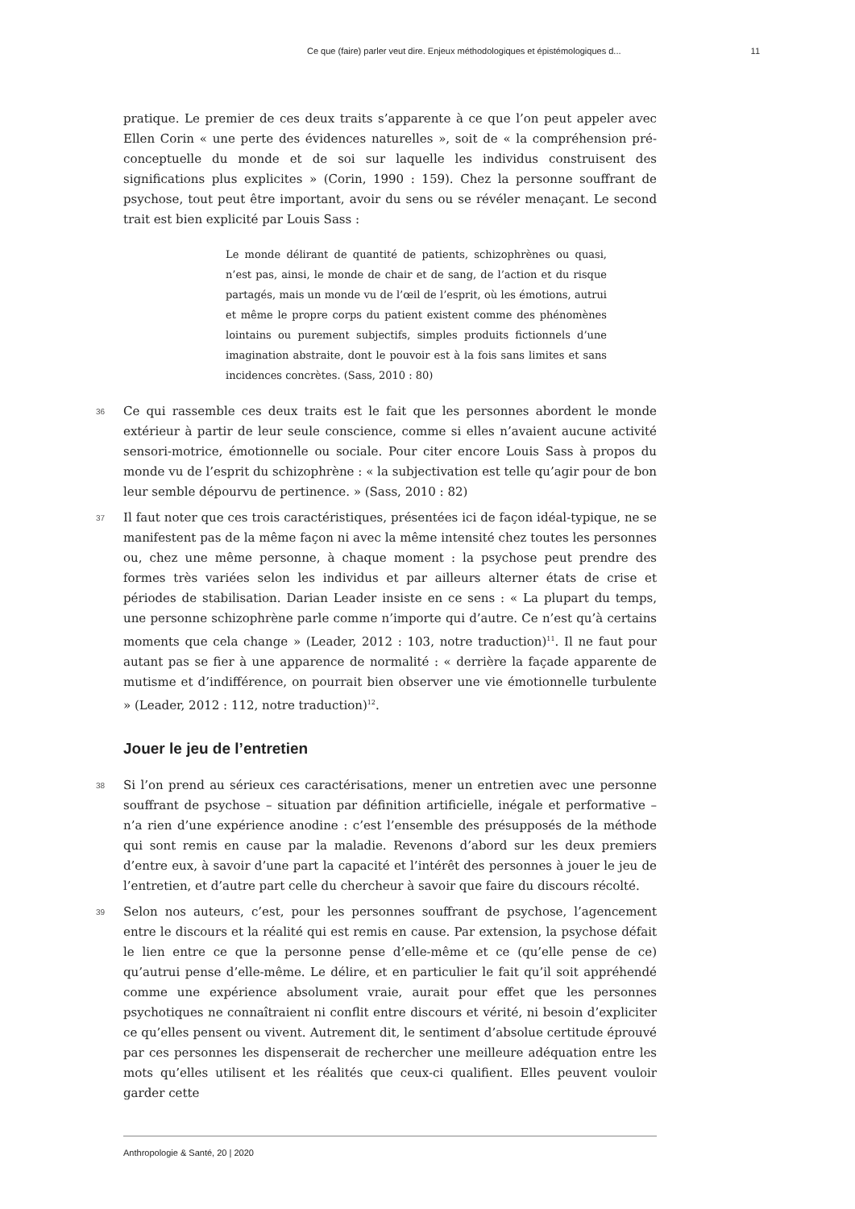Ce que (faire) parler veut dire. Enjeux méthodologiques et épistémologiques d... 11
pratique. Le premier de ces deux traits s’apparente à ce que l’on peut appeler avec Ellen Corin « une perte des évidences naturelles », soit de « la compréhension pré-conceptuelle du monde et de soi sur laquelle les individus construisent des significations plus explicites » (Corin, 1990 : 159). Chez la personne souffrant de psychose, tout peut être important, avoir du sens ou se révéler menaçant. Le second trait est bien explicité par Louis Sass :
Le monde délirant de quantité de patients, schizophrènes ou quasi, n’est pas, ainsi, le monde de chair et de sang, de l’action et du risque partagés, mais un monde vu de l’œil de l’esprit, où les émotions, autrui et même le propre corps du patient existent comme des phénomènes lointains ou purement subjectifs, simples produits fictionnels d’une imagination abstraite, dont le pouvoir est à la fois sans limites et sans incidences concrètes. (Sass, 2010 : 80)
36 Ce qui rassemble ces deux traits est le fait que les personnes abordent le monde extérieur à partir de leur seule conscience, comme si elles n’avaient aucune activité sensori-motrice, émotionnelle ou sociale. Pour citer encore Louis Sass à propos du monde vu de l’esprit du schizophrène : « la subjectivation est telle qu’agir pour de bon leur semble dépourvu de pertinence. » (Sass, 2010 : 82)
37 Il faut noter que ces trois caractéristiques, présentées ici de façon idéal-typique, ne se manifestent pas de la même façon ni avec la même intensité chez toutes les personnes ou, chez une même personne, à chaque moment : la psychose peut prendre des formes très variées selon les individus et par ailleurs alterner états de crise et périodes de stabilisation. Darian Leader insiste en ce sens : « La plupart du temps, une personne schizophrène parle comme n’importe qui d’autre. Ce n’est qu’à certains moments que cela change » (Leader, 2012 : 103, notre traduction)<sup>11</sup>. Il ne faut pour autant pas se fier à une apparence de normalité : « derrière la façade apparente de mutisme et d’indifférence, on pourrait bien observer une vie émotionnelle turbulente » (Leader, 2012 : 112, notre traduction)<sup>12</sup>.
Jouer le jeu de l’entretien
38 Si l’on prend au sérieux ces caractérisations, mener un entretien avec une personne souffrant de psychose – situation par définition artificielle, inégale et performative – n’a rien d’une expérience anodine : c’est l’ensemble des présupposés de la méthode qui sont remis en cause par la maladie. Revenons d’abord sur les deux premiers d’entre eux, à savoir d’une part la capacité et l’intérêt des personnes à jouer le jeu de l’entretien, et d’autre part celle du chercheur à savoir que faire du discours récolté.
39 Selon nos auteurs, c’est, pour les personnes souffrant de psychose, l’agencement entre le discours et la réalité qui est remis en cause. Par extension, la psychose défait le lien entre ce que la personne pense d’elle-même et ce (qu’elle pense de ce) qu’autrui pense d’elle-même. Le délire, et en particulier le fait qu’il soit appréhendé comme une expérience absolument vraie, aurait pour effet que les personnes psychotiques ne connaîtraient ni conflit entre discours et vérité, ni besoin d’expliciter ce qu’elles pensent ou vivent. Autrement dit, le sentiment d’absolue certitude éprouvé par ces personnes les dispenserait de rechercher une meilleure adéquation entre les mots qu’elles utilisent et les réalités que ceux-ci qualifient. Elles peuvent vouloir garder cette
Anthropologie & Santé, 20 | 2020